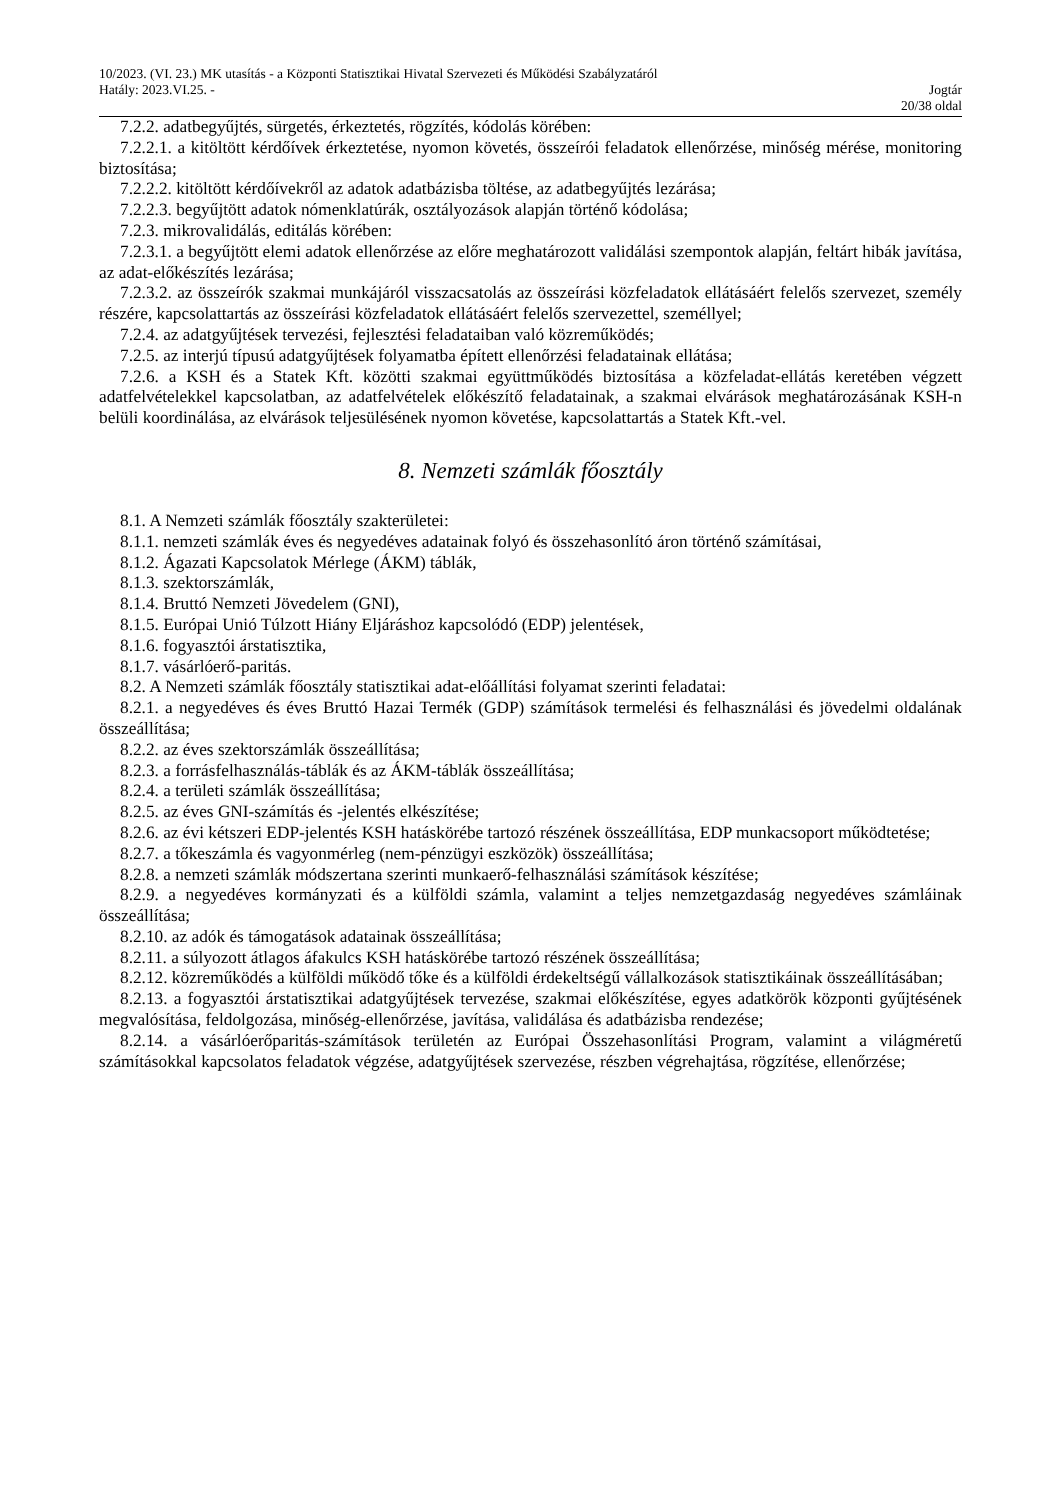10/2023. (VI. 23.) MK utasítás - a Központi Statisztikai Hivatal Szervezeti és Működési Szabályzatáról
Hatály: 2023.VI.25. - Jogtár
20/38 oldal
7.2.2. adatbegyűjtés, sürgetés, érkeztetés, rögzítés, kódolás körében:
7.2.2.1. a kitöltött kérdőívek érkeztetése, nyomon követés, összeírói feladatok ellenőrzése, minőség mérése, monitoring biztosítása;
7.2.2.2. kitöltött kérdőívekről az adatok adatbázisba töltése, az adatbegyűjtés lezárása;
7.2.2.3. begyűjtött adatok nómenklatúrák, osztályozások alapján történő kódolása;
7.2.3. mikrovalidálás, editálás körében:
7.2.3.1. a begyűjtött elemi adatok ellenőrzése az előre meghatározott validálási szempontok alapján, feltárt hibák javítása, az adat-előkészítés lezárása;
7.2.3.2. az összeírók szakmai munkájáról visszacsatolás az összeírási közfeladatok ellátásáért felelős szervezet, személy részére, kapcsolattartás az összeírási közfeladatok ellátásáért felelős szervezettel, személlyel;
7.2.4. az adatgyűjtések tervezési, fejlesztési feladataiban való közreműködés;
7.2.5. az interjú típusú adatgyűjtések folyamatba épített ellenőrzési feladatainak ellátása;
7.2.6. a KSH és a Statek Kft. közötti szakmai együttműködés biztosítása a közfeladat-ellátás keretében végzett adatfelvételekkel kapcsolatban, az adatfelvételek előkészítő feladatainak, a szakmai elvárások meghatározásának KSH-n belüli koordinálása, az elvárások teljesülésének nyomon követése, kapcsolattartás a Statek Kft.-vel.
8. Nemzeti számlák főosztály
8.1. A Nemzeti számlák főosztály szakterületei:
8.1.1. nemzeti számlák éves és negyedéves adatainak folyó és összehasonlító áron történő számításai,
8.1.2. Ágazati Kapcsolatok Mérlege (ÁKM) táblák,
8.1.3. szektorszámlák,
8.1.4. Bruttó Nemzeti Jövedelem (GNI),
8.1.5. Európai Unió Túlzott Hiány Eljáráshoz kapcsolódó (EDP) jelentések,
8.1.6. fogyasztói árstatisztika,
8.1.7. vásárlóerő-paritás.
8.2. A Nemzeti számlák főosztály statisztikai adat-előállítási folyamat szerinti feladatai:
8.2.1. a negyedéves és éves Bruttó Hazai Termék (GDP) számítások termelési és felhasználási és jövedelmi oldalának összeállítása;
8.2.2. az éves szektorszámlák összeállítása;
8.2.3. a forrásfelhasználás-táblák és az ÁKM-táblák összeállítása;
8.2.4. a területi számlák összeállítása;
8.2.5. az éves GNI-számítás és -jelentés elkészítése;
8.2.6. az évi kétszeri EDP-jelentés KSH hatáskörébe tartozó részének összeállítása, EDP munkacsoport működtetése;
8.2.7. a tőkeszámla és vagyonmérleg (nem-pénzügyi eszközök) összeállítása;
8.2.8. a nemzeti számlák módszertana szerinti munkaerő-felhasználási számítások készítése;
8.2.9. a negyedéves kormányzati és a külföldi számla, valamint a teljes nemzetgazdaság negyedéves számláinak összeállítása;
8.2.10. az adók és támogatások adatainak összeállítása;
8.2.11. a súlyozott átlagos áfakulcs KSH hatáskörébe tartozó részének összeállítása;
8.2.12. közreműködés a külföldi működő tőke és a külföldi érdekeltségű vállalkozások statisztikáinak összeállításában;
8.2.13. a fogyasztói árstatisztikai adatgyűjtések tervezése, szakmai előkészítése, egyes adatkörök központi gyűjtésének megvalósítása, feldolgozása, minőség-ellenőrzése, javítása, validálása és adatbázisba rendezése;
8.2.14. a vásárlóerőparitás-számítások területén az Európai Összehasonlítási Program, valamint a világméretű számításokkal kapcsolatos feladatok végzése, adatgyűjtések szervezése, részben végrehajtása, rögzítése, ellenőrzése;